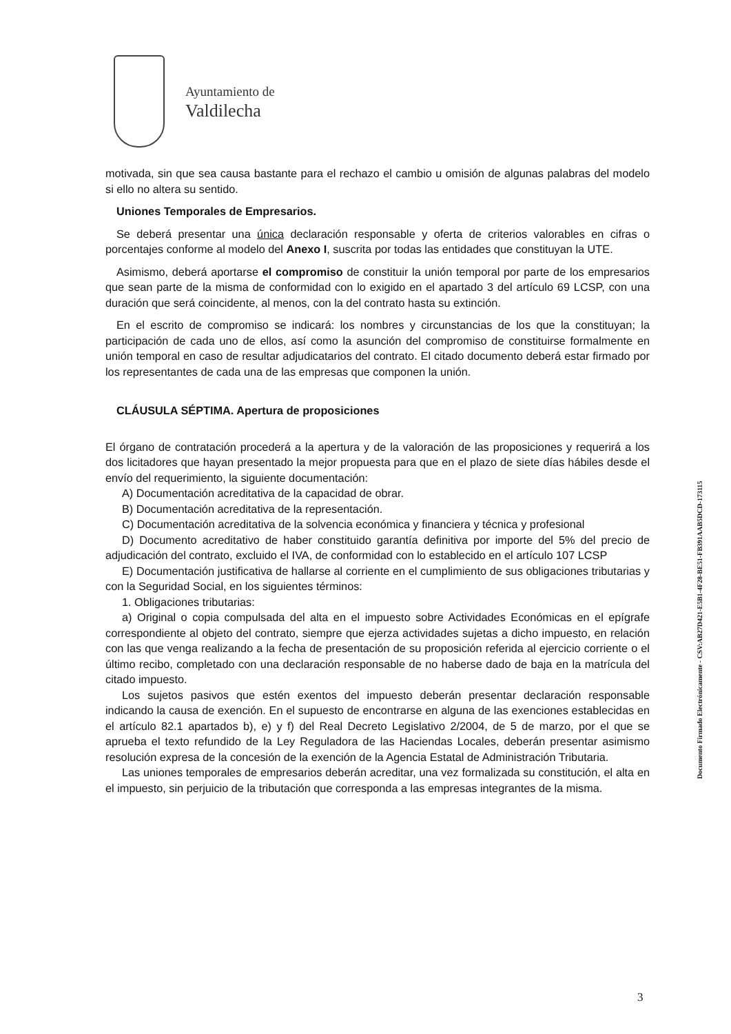Ayuntamiento de
Valdilecha
motivada, sin que sea causa bastante para el rechazo el cambio u omisión de algunas palabras del modelo si ello no altera su sentido.
Uniones Temporales de Empresarios.
Se deberá presentar una única declaración responsable y oferta de criterios valorables en cifras o porcentajes conforme al modelo del Anexo I, suscrita por todas las entidades que constituyan la UTE.
Asimismo, deberá aportarse el compromiso de constituir la unión temporal por parte de los empresarios que sean parte de la misma de conformidad con lo exigido en el apartado 3 del artículo 69 LCSP, con una duración que será coincidente, al menos, con la del contrato hasta su extinción.
En el escrito de compromiso se indicará: los nombres y circunstancias de los que la constituyan; la participación de cada uno de ellos, así como la asunción del compromiso de constituirse formalmente en unión temporal en caso de resultar adjudicatarios del contrato. El citado documento deberá estar firmado por los representantes de cada una de las empresas que componen la unión.
CLÁUSULA SÉPTIMA. Apertura de proposiciones
El órgano de contratación procederá a la apertura y de la valoración de las proposiciones y requerirá a los dos licitadores que hayan presentado la mejor propuesta para que en el plazo de siete días hábiles desde el envío del requerimiento, la siguiente documentación:
A) Documentación acreditativa de la capacidad de obrar.
B) Documentación acreditativa de la representación.
C) Documentación acreditativa de la solvencia económica y financiera y técnica y profesional
D) Documento acreditativo de haber constituido garantía definitiva por importe del 5% del precio de adjudicación del contrato, excluido el IVA, de conformidad con lo establecido en el artículo 107 LCSP
E) Documentación justificativa de hallarse al corriente en el cumplimiento de sus obligaciones tributarias y con la Seguridad Social, en los siguientes términos:
1. Obligaciones tributarias:
a) Original o copia compulsada del alta en el impuesto sobre Actividades Económicas en el epígrafe correspondiente al objeto del contrato, siempre que ejerza actividades sujetas a dicho impuesto, en relación con las que venga realizando a la fecha de presentación de su proposición referida al ejercicio corriente o el último recibo, completado con una declaración responsable de no haberse dado de baja en la matrícula del citado impuesto.
Los sujetos pasivos que estén exentos del impuesto deberán presentar declaración responsable indicando la causa de exención. En el supuesto de encontrarse en alguna de las exenciones establecidas en el artículo 82.1 apartados b), e) y f) del Real Decreto Legislativo 2/2004, de 5 de marzo, por el que se aprueba el texto refundido de la Ley Reguladora de las Haciendas Locales, deberán presentar asimismo resolución expresa de la concesión de la exención de la Agencia Estatal de Administración Tributaria.
Las uniones temporales de empresarios deberán acreditar, una vez formalizada su constitución, el alta en el impuesto, sin perjuicio de la tributación que corresponda a las empresas integrantes de la misma.
Documento Firmado Electrónicamente - CSV:AB27D421-E5B1-4F28-BE51-FB391AAB5DCD-173115
3